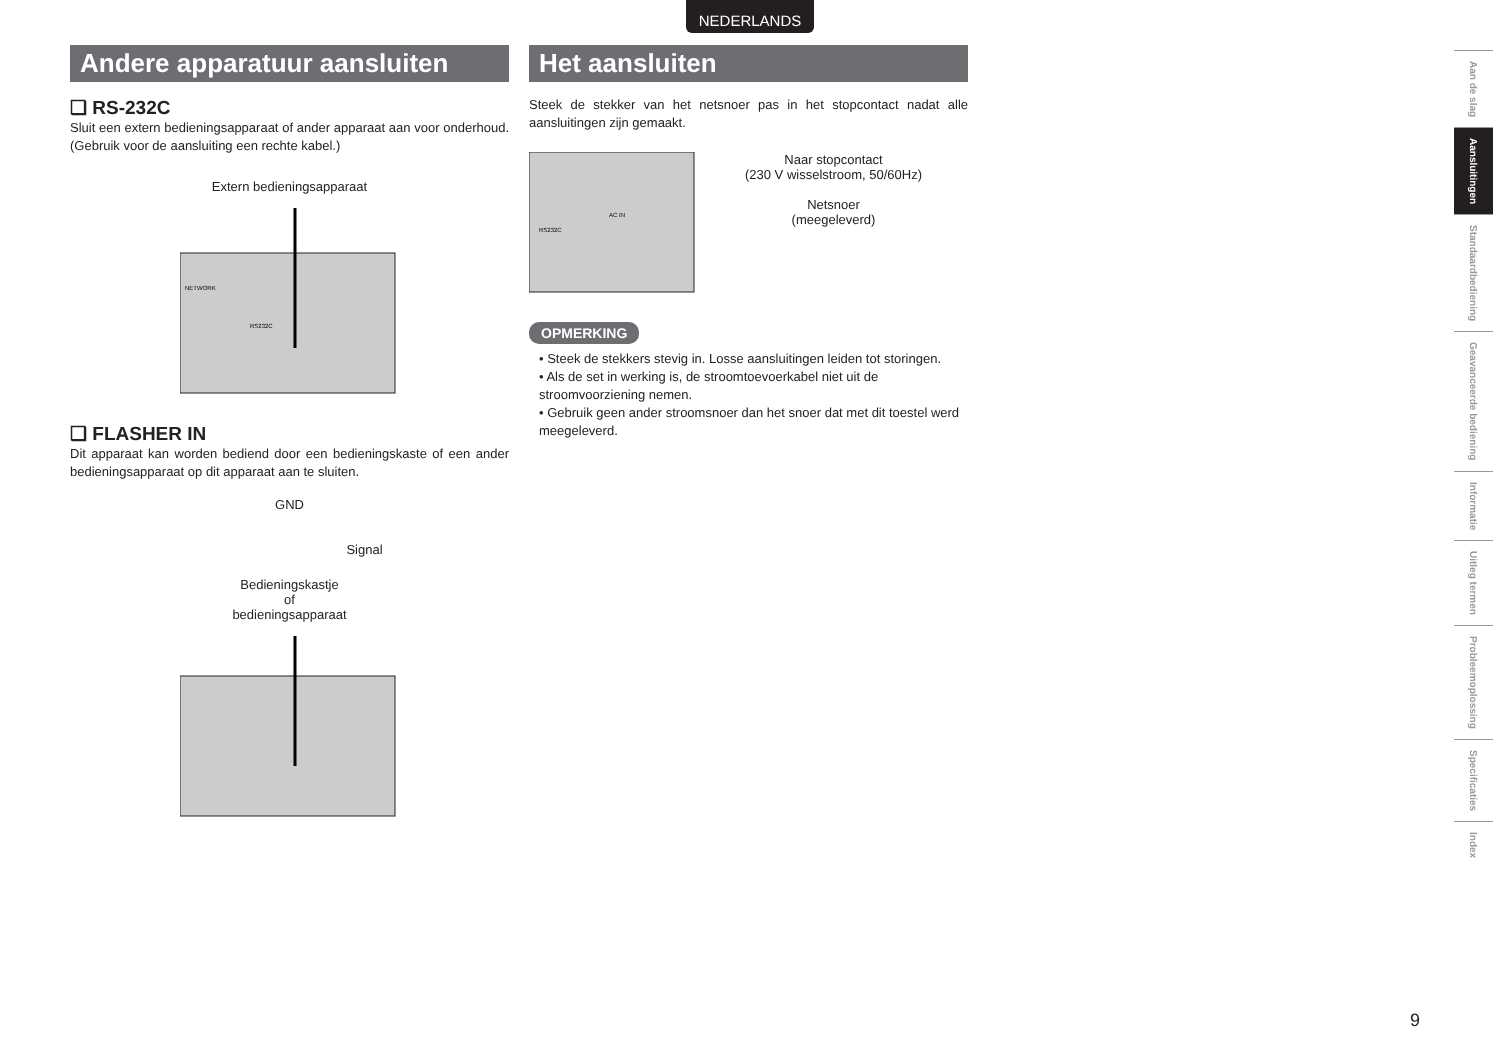NEDERLANDS
Andere apparatuur aansluiten
❑ RS-232C
Sluit een extern bedieningsapparaat of ander apparaat aan voor onderhoud. (Gebruik voor de aansluiting een rechte kabel.)
Extern bedieningsapparaat
NETWORK
RS232C
❑ FLASHER IN
Dit apparaat kan worden bediend door een bedieningskaste of een ander bedieningsapparaat op dit apparaat aan te sluiten.
GND
Signal
Bedieningskastje
of
bedieningsapparaat
Het aansluiten
Steek de stekker van het netsnoer pas in het stopcontact nadat alle aansluitingen zijn gemaakt.
RS232C
AC IN
Naar stopcontact
(230 V wisselstroom, 50/60Hz)
Netsnoer
(meegeleverd)
OPMERKING
• Steek de stekkers stevig in. Losse aansluitingen leiden tot storingen.
• Als de set in werking is, de stroomtoevoerkabel niet uit de stroomvoorziening nemen.
• Gebruik geen ander stroomsnoer dan het snoer dat met dit toestel werd meegeleverd.
Aan de slag
Aansluitingen
Standaardbediening
Geavanceerde bediening
Informatie
Uitleg termen
Probleemoplossing
Specificaties
Index
9